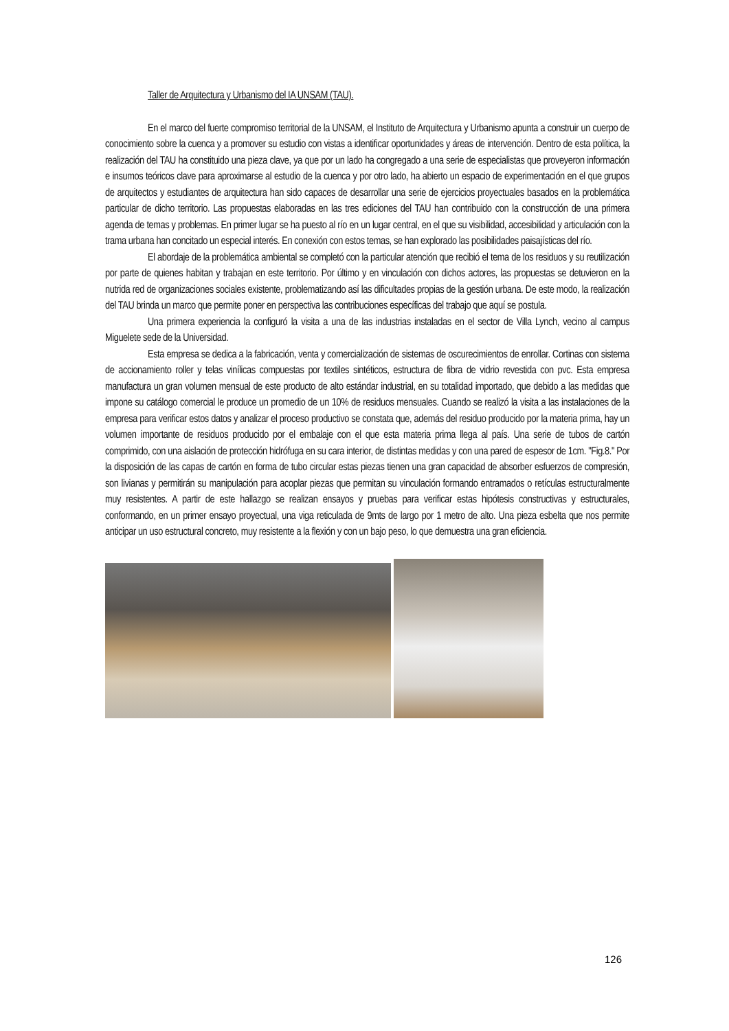Taller de Arquitectura y Urbanismo del IA UNSAM (TAU).
En el marco del fuerte compromiso territorial de la UNSAM, el Instituto de Arquitectura y Urbanismo apunta a construir un cuerpo de conocimiento sobre la cuenca y a promover su estudio con vistas a identificar oportunidades y áreas de intervención. Dentro de esta política, la realización del TAU ha constituido una pieza clave, ya que por un lado ha congregado a una serie de especialistas que proveyeron información e insumos teóricos clave para aproximarse al estudio de la cuenca y por otro lado, ha abierto un espacio de experimentación en el que grupos de arquitectos y estudiantes de arquitectura han sido capaces de desarrollar una serie de ejercicios proyectuales basados en la problemática particular de dicho territorio. Las propuestas elaboradas en las tres ediciones del TAU han contribuido con la construcción de una primera agenda de temas y problemas. En primer lugar se ha puesto al río en un lugar central, en el que su visibilidad, accesibilidad y articulación con la trama urbana han concitado un especial interés. En conexión con estos temas, se han explorado las posibilidades paisajísticas del río.
El abordaje de la problemática ambiental se completó con la particular atención que recibió el tema de los residuos y su reutilización por parte de quienes habitan y trabajan en este territorio. Por último y en vinculación con dichos actores, las propuestas se detuvieron en la nutrida red de organizaciones sociales existente, problematizando así las dificultades propias de la gestión urbana. De este modo, la realización del TAU brinda un marco que permite poner en perspectiva las contribuciones específicas del trabajo que aquí se postula.
Una primera experiencia la configuró la visita a una de las industrias instaladas en el sector de Villa Lynch, vecino al campus Miguelete sede de la Universidad.
Esta empresa se dedica a la fabricación, venta y comercialización de sistemas de oscurecimientos de enrollar. Cortinas con sistema de accionamiento roller y telas vinílicas compuestas por textiles sintéticos, estructura de fibra de vidrio revestida con pvc. Esta empresa manufactura un gran volumen mensual de este producto de alto estándar industrial, en su totalidad importado, que debido a las medidas que impone su catálogo comercial le produce un promedio de un 10% de residuos mensuales. Cuando se realizó la visita a las instalaciones de la empresa para verificar estos datos y analizar el proceso productivo se constata que, además del residuo producido por la materia prima, hay un volumen importante de residuos producido por el embalaje con el que esta materia prima llega al país. Una serie de tubos de cartón comprimido, con una aislación de protección hidrófuga en su cara interior, de distintas medidas y con una pared de espesor de 1cm. "Fig.8." Por la disposición de las capas de cartón en forma de tubo circular estas piezas tienen una gran capacidad de absorber esfuerzos de compresión, son livianas y permitirán su manipulación para acoplar piezas que permitan su vinculación formando entramados o retículas estructuralmente muy resistentes. A partir de este hallazgo se realizan ensayos y pruebas para verificar estas hipótesis constructivas y estructurales, conformando, en un primer ensayo proyectual, una viga reticulada de 9mts de largo por 1 metro de alto. Una pieza esbelta que nos permite anticipar un uso estructural concreto, muy resistente a la flexión y con un bajo peso, lo que demuestra una gran eficiencia.
126